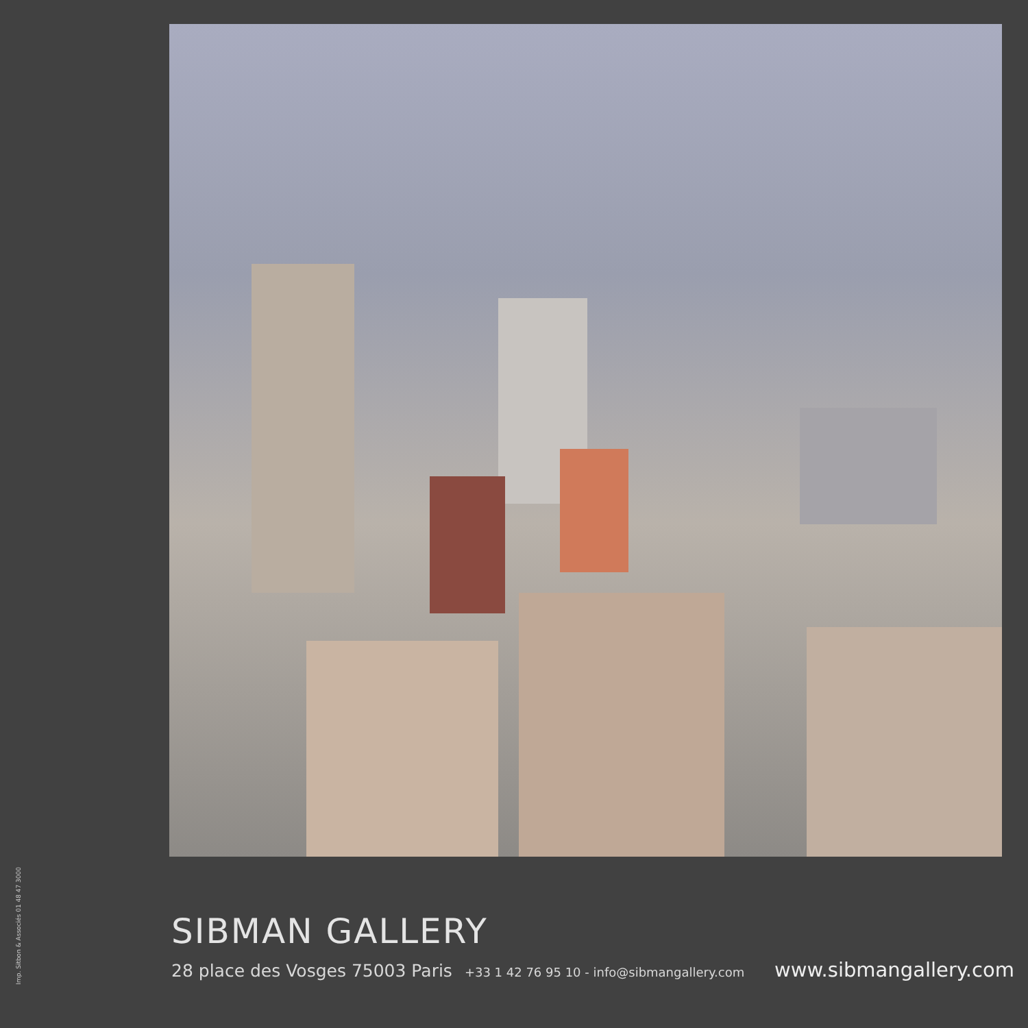Imp. Sitbon & Associés 01 48 47 3000
SIBMAN GALLERY
28 place des Vosges 75003 Paris +33 1 42 76 95 10 - info@sibmangallery.com www.sibmangallery.com